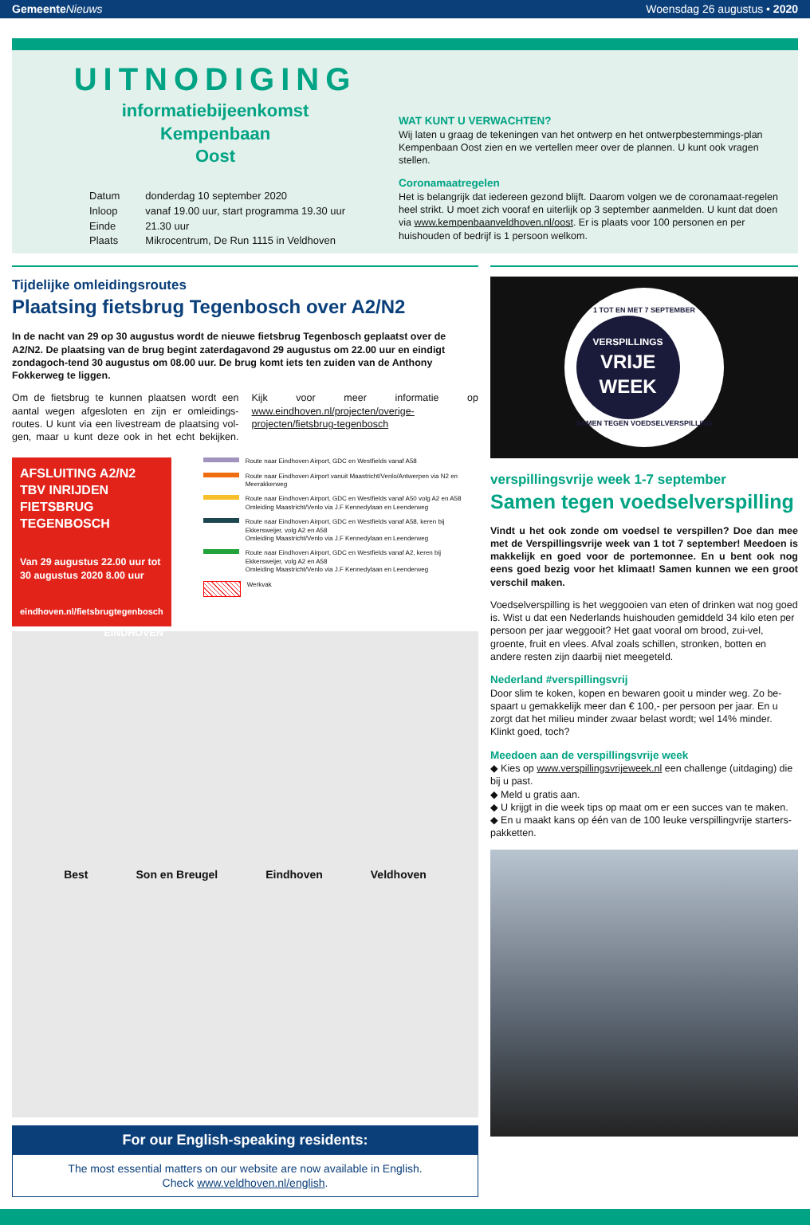Gemeente Nieuws Woensdag 26 augustus • 2020
UITNODIGING
informatiebijeenkomst
Kempenbaan
Oost
| Datum | donderdag 10 september 2020 |
| Inloop | vanaf 19.00 uur, start programma 19.30 uur |
| Einde | 21.30 uur |
| Plaats | Mikrocentrum, De Run 1115 in Veldhoven |
WAT KUNT U VERWACHTEN?
Wij laten u graag de tekeningen van het ontwerp en het ontwerpbestemmings-plan Kempenbaan Oost zien en we vertellen meer over de plannen. U kunt ook vragen stellen.
Coronamaatregelen
Het is belangrijk dat iedereen gezond blijft. Daarom volgen we de coronamaat-regelen heel strikt. U moet zich vooraf en uiterlijk op 3 september aanmelden. U kunt dat doen via www.kempenbaanveldhoven.nl/oost. Er is plaats voor 100 personen en per huishouden of bedrijf is 1 persoon welkom.
Tijdelijke omleidingsroutes
Plaatsing fietsbrug Tegenbosch over A2/N2
In de nacht van 29 op 30 augustus wordt de nieuwe fietsbrug Tegenbosch geplaatst over de A2/N2. De plaatsing van de brug begint zaterdagavond 29 augustus om 22.00 uur en eindigt zondagoch-tend 30 augustus om 08.00 uur. De brug komt iets ten zuiden van de Anthony Fokkerweg te liggen.
Om de fietsbrug te kunnen plaatsen wordt een aantal wegen afgesloten en zijn er omleidings-routes. U kunt via een livestream de plaatsing vol-gen, maar u kunt deze ook in het echt bekijken. Kijk voor meer informatie op www.eindhoven.nl/projecten/overige-projecten/fietsbrug-tegenbosch
AFSLUITING A2/N2 TBV INRIJDEN FIETSBRUG TEGENBOSCH
Van 29 augustus 22.00 uur tot 30 augustus 2020 8.00 uur
eindhoven.nl/fietsbrugtegenbosch
EINDHOVEN
Route naar Eindhoven Airport, GDC en Westfields vanaf A58
Route naar Eindhoven Airport vanuit Maastricht/Venlo/Antwerpen via N2 en Meerakkerweg
Route naar Eindhoven Airport, GDC en Westfields vanaf A50 volg A2 en A58
Omleiding Maastricht/Venlo via J.F Kennedylaan en Leenderweg
Route naar Eindhoven Airport, GDC en Westfields vanaf A58, keren bij Ekkersweijer, volg A2 en A58
Omleiding Maastricht/Venlo via J.F Kennedylaan en Leenderweg
Route naar Eindhoven Airport, GDC en Westfields vanaf A2, keren bij Ekkersweijer, volg A2 en A58
Omleiding Maastricht/Venlo via J.F Kennedylaan en Leenderweg
Werkvak
Best Son en Breugel Eindhoven Veldhoven
For our English-speaking residents:
The most essential matters on our website are now available in English.
Check www.veldhoven.nl/english.
1 TOT EN MET 7 SEPTEMBER
VERSPILLINGS
VRIJE
WEEK
SAMEN TEGEN VOEDSELVERSPILLING
verspillingsvrije week 1-7 september
Samen tegen voedselverspilling
Vindt u het ook zonde om voedsel te verspillen? Doe dan mee met de Verspillingsvrije week van 1 tot 7 september! Meedoen is makkelijk en goed voor de portemonnee. En u bent ook nog eens goed bezig voor het klimaat! Samen kunnen we een groot verschil maken.
Voedselverspilling is het weggooien van eten of drinken wat nog goed is. Wist u dat een Nederlands huishouden gemiddeld 34 kilo eten per persoon per jaar weggooit? Het gaat vooral om brood, zui-vel, groente, fruit en vlees. Afval zoals schillen, stronken, botten en andere resten zijn daarbij niet meegeteld.
Nederland #verspillingsvrij
Door slim te koken, kopen en bewaren gooit u minder weg. Zo be-spaart u gemakkelijk meer dan € 100,- per persoon per jaar. En u zorgt dat het milieu minder zwaar belast wordt; wel 14% minder. Klinkt goed, toch?
Meedoen aan de verspillingsvrije week
◆ Kies op www.verspillingsvrijeweek.nl een challenge (uitdaging) die bij u past.
◆ Meld u gratis aan.
◆ U krijgt in die week tips op maat om er een succes van te maken.
◆ En u maakt kans op één van de 100 leuke verspillingvrije starters-pakketten.